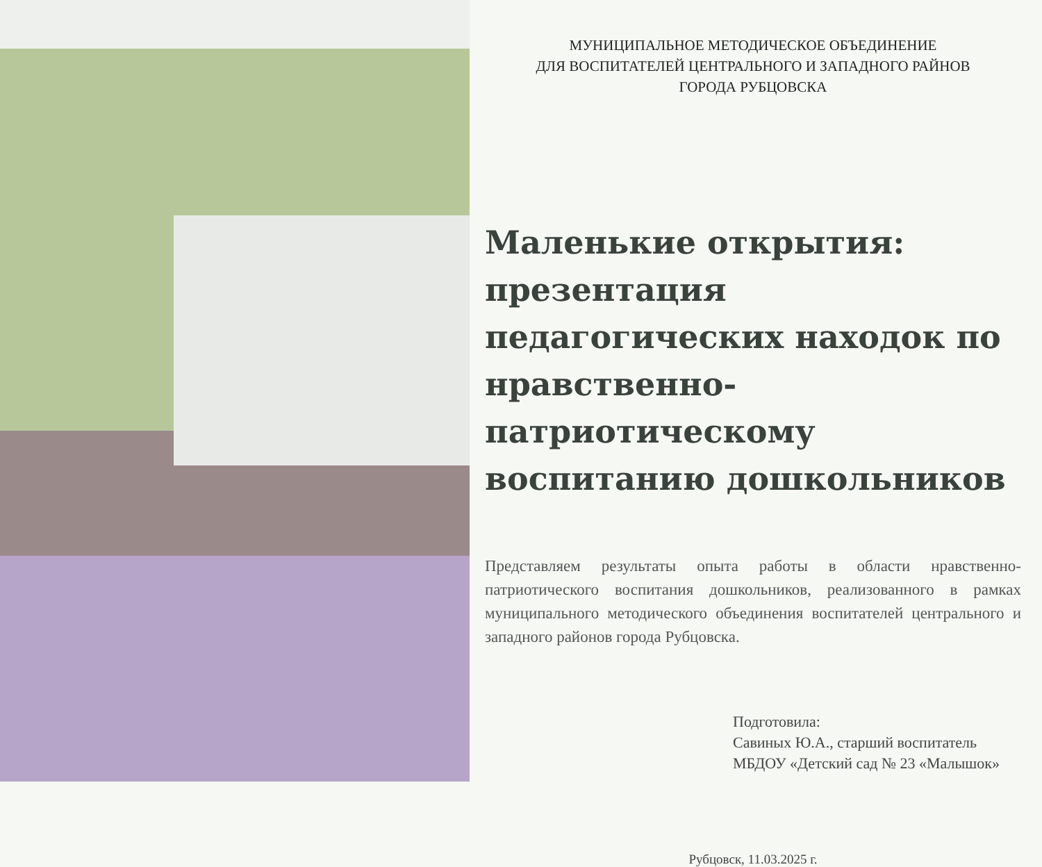МУНИЦИПАЛЬНОЕ МЕТОДИЧЕСКОЕ ОБЪЕДИНЕНИЕ
ДЛЯ ВОСПИТАТЕЛЕЙ ЦЕНТРАЛЬНОГО И ЗАПАДНОГО РАЙНОВ
ГОРОДА РУБЦОВСКА
Маленькие открытия: презентация педагогических находок по нравственно-патриотическому воспитанию дошкольников
Представляем результаты опыта работы в области нравственно-патриотического воспитания дошкольников, реализованного в рамках муниципального методического объединения воспитателей центрального и западного районов города Рубцовска.
Подготовила:
Савиных Ю.А., старший воспитатель
МБДОУ «Детский сад № 23 «Малышок»
Рубцовск, 11.03.2025 г.